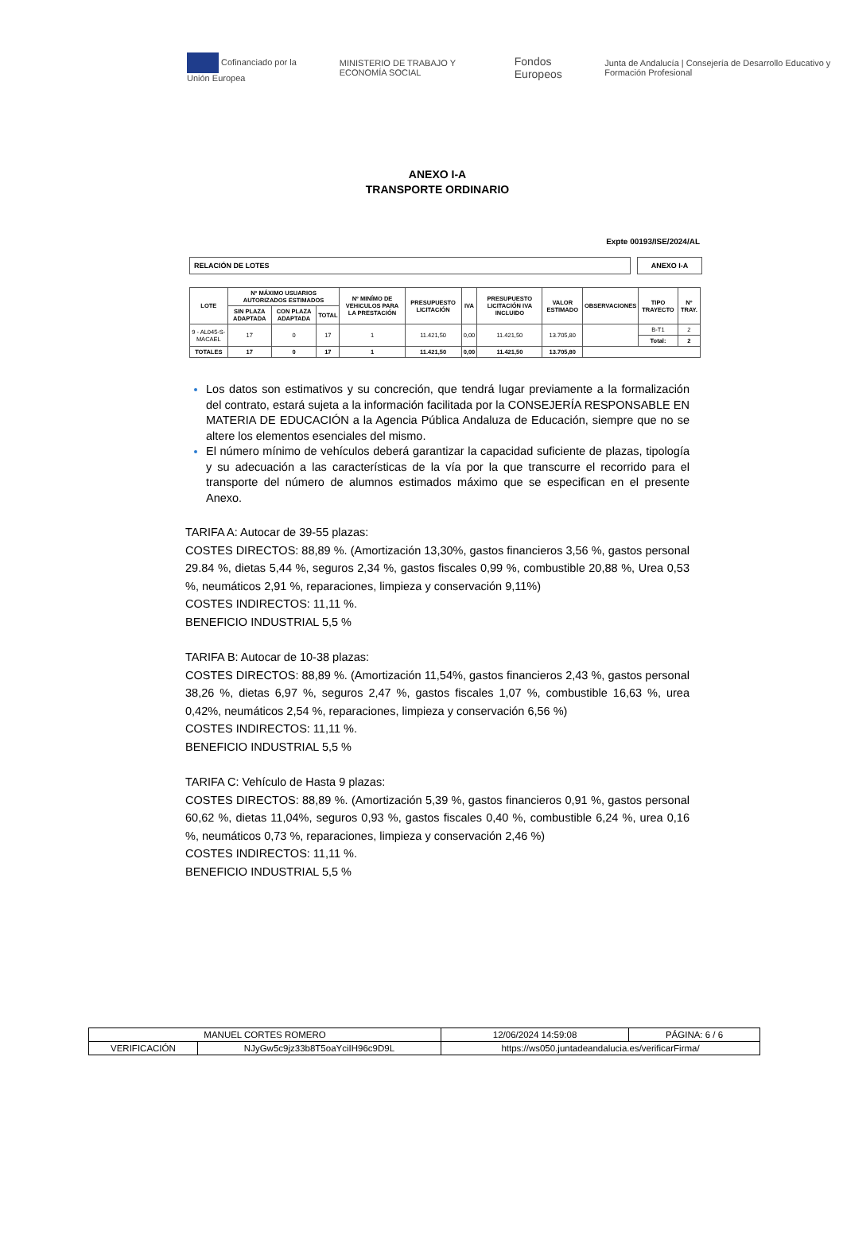Cofinanciado por la Unión Europea MINISTERIO DE TRABAJO Y ECONOMÍA SOCIAL Fondos Europeos Junta de Andalucía | Consejería de Desarrollo Educativo y Formación Profesional
ANEXO I-A
TRANSPORTE ORDINARIO
Expte 00193/ISE/2024/AL
RELACIÓN DE LOTES ANEXO I-A
| LOTE | Nº MÁXIMO USUARIOS AUTORIZADOS ESTIMADOS | | | Nº MINÍMO DE VEHICULOS PARA LA PRESTACIÓN | PRESUPUESTO LICITACIÓN | IVA | PRESUPUESTO LICITACIÓN IVA INCLUIDO | VALOR ESTIMADO | OBSERVACIONES | TIPO TRAYECTO | Nº TRAY. |
| --- | --- | --- | --- | --- | --- | --- | --- | --- | --- | --- | --- |
| | SIN PLAZA ADAPTADA | CON PLAZA ADAPTADA | TOTAL | | | | | | | | |
| 9 - AL045-S-MACAEL | 17 | 0 | 17 | 1 | 11.421,50 | 0,00 | 11.421,50 | 13.705,80 | | B-T1 | 2 |
| | | | | | | | | | | Total: | 2 |
| TOTALES | 17 | 0 | 17 | 1 | 11.421,50 | 0,00 | 11.421,50 | 13.705,80 | | | |
Los datos son estimativos y su concreción, que tendrá lugar previamente a la formalización del contrato, estará sujeta a la información facilitada por la CONSEJERÍA RESPONSABLE EN MATERIA DE EDUCACIÓN a la Agencia Pública Andaluza de Educación, siempre que no se altere los elementos esenciales del mismo.
El número mínimo de vehículos deberá garantizar la capacidad suficiente de plazas, tipología y su adecuación a las características de la vía por la que transcurre el recorrido para el transporte del número de alumnos estimados máximo que se especifican en el presente Anexo.
TARIFA A: Autocar de 39-55 plazas:
COSTES DIRECTOS: 88,89 %. (Amortización 13,30%, gastos financieros 3,56 %, gastos personal 29.84 %, dietas 5,44 %, seguros 2,34 %, gastos fiscales 0,99 %, combustible 20,88 %, Urea 0,53 %, neumáticos 2,91 %, reparaciones, limpieza y conservación 9,11%)
COSTES INDIRECTOS: 11,11 %.
BENEFICIO INDUSTRIAL 5,5 %
TARIFA B: Autocar de 10-38 plazas:
COSTES DIRECTOS: 88,89 %. (Amortización 11,54%, gastos financieros 2,43 %, gastos personal 38,26 %, dietas 6,97 %, seguros 2,47 %, gastos fiscales 1,07 %, combustible 16,63 %, urea 0,42%, neumáticos 2,54 %, reparaciones, limpieza y conservación 6,56 %)
COSTES INDIRECTOS: 11,11 %.
BENEFICIO INDUSTRIAL 5,5 %
TARIFA C: Vehículo de Hasta 9 plazas:
COSTES DIRECTOS: 88,89 %. (Amortización 5,39 %, gastos financieros 0,91 %, gastos personal 60,62 %, dietas 11,04%, seguros 0,93 %, gastos fiscales 0,40 %, combustible 6,24 %, urea 0,16 %, neumáticos 0,73 %, reparaciones, limpieza y conservación 2,46 %)
COSTES INDIRECTOS: 11,11 %.
BENEFICIO INDUSTRIAL 5,5 %
| MANUEL CORTES ROMERO | | | 12/06/2024 14:59:08 | PÁGINA: 6 / 6 |
| VERIFICACIÓN | NJyGw5c9jz33b8T5oaYciIH96c9D9L | https://ws050.juntadeandalucia.es/verificarFirma/ | | |